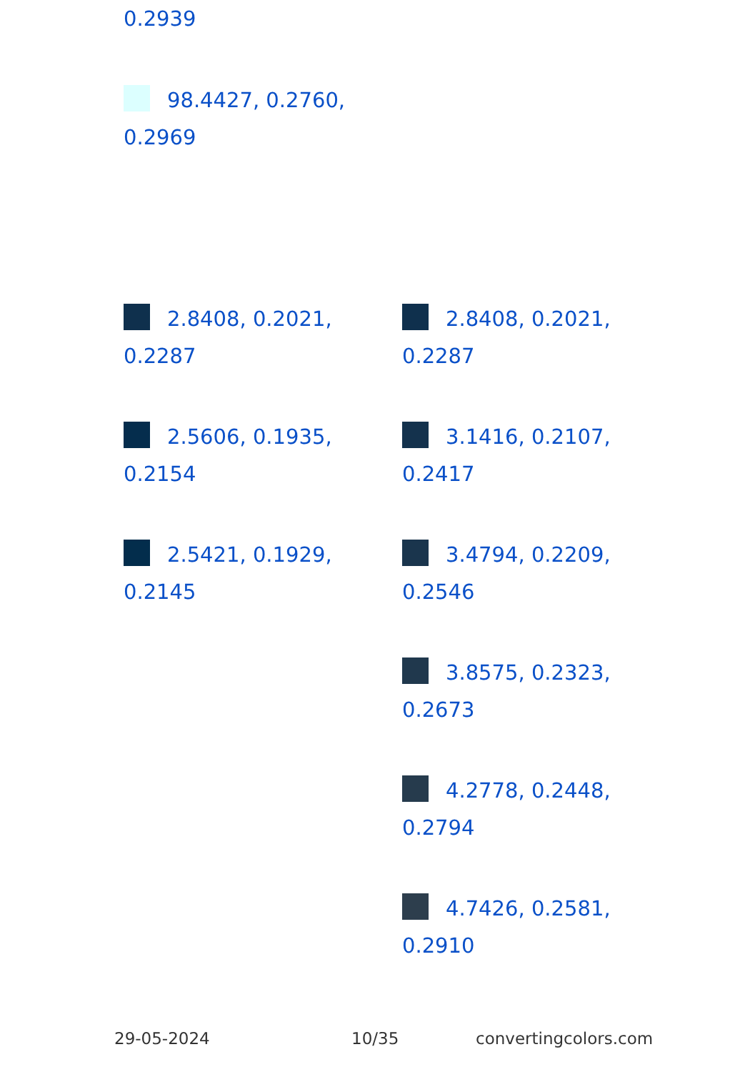0.2939
98.4427, 0.2760, 0.2969
2.8408, 0.2021, 0.2287
2.5606, 0.1935, 0.2154
2.5421, 0.1929, 0.2145
2.8408, 0.2021, 0.2287
3.1416, 0.2107, 0.2417
3.4794, 0.2209, 0.2546
3.8575, 0.2323, 0.2673
4.2778, 0.2448, 0.2794
4.7426, 0.2581, 0.2910
29-05-2024 10/35 convertingcolors.com